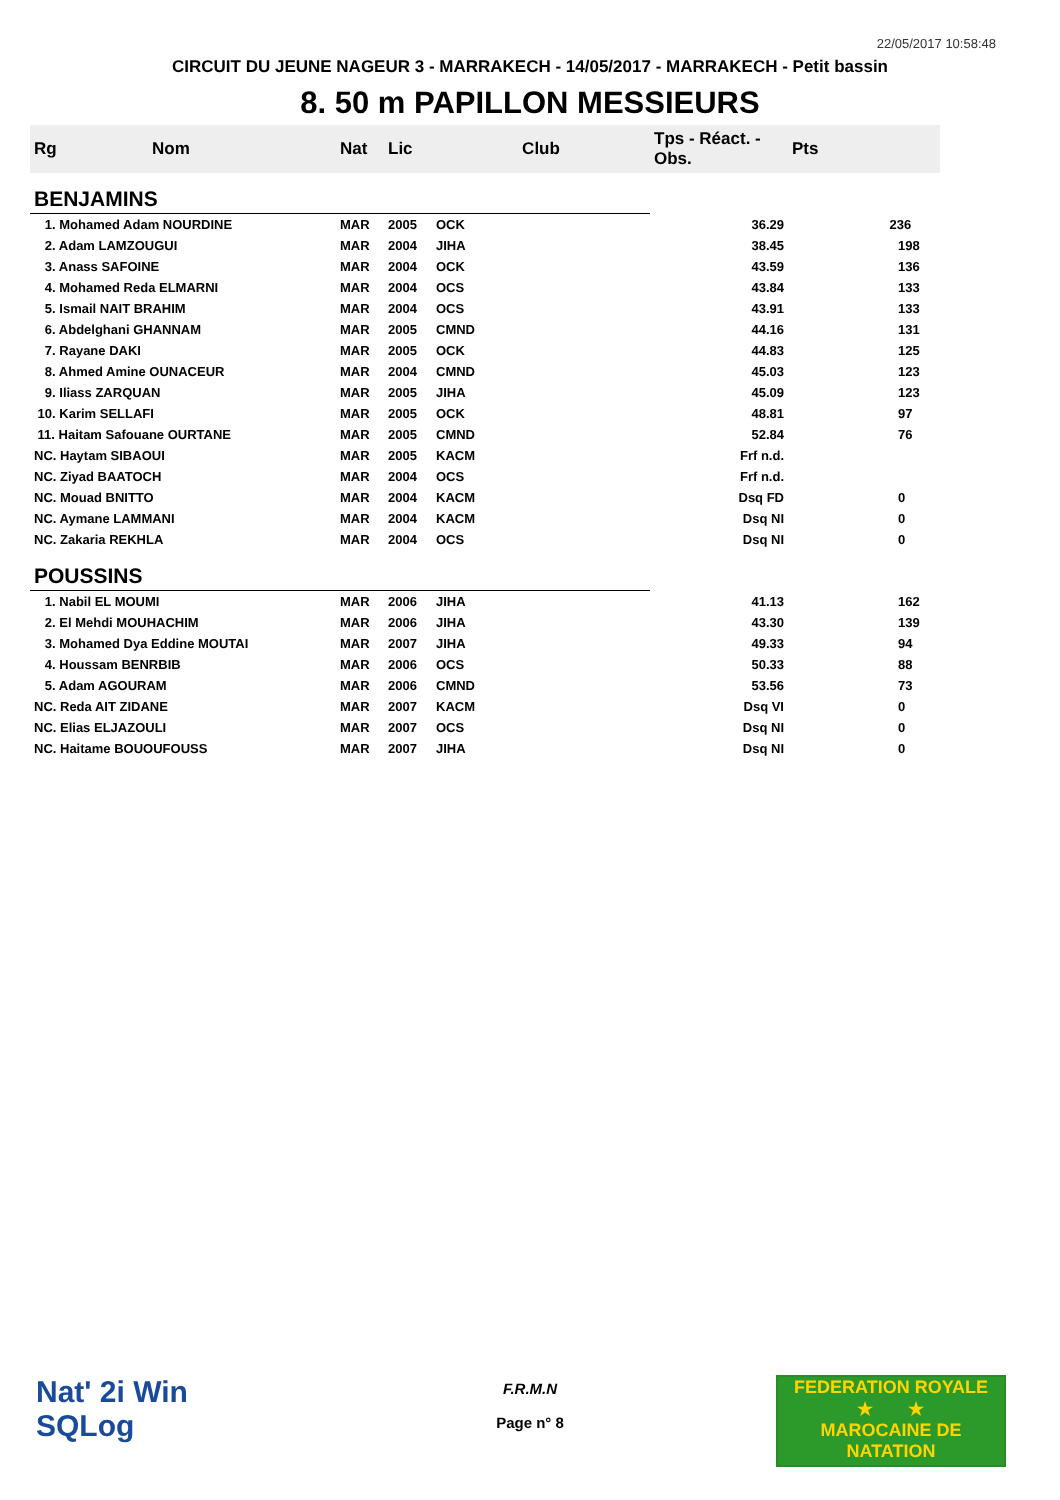22/05/2017 10:58:48
CIRCUIT DU JEUNE NAGEUR 3 - MARRAKECH - 14/05/2017 - MARRAKECH - Petit bassin
8. 50 m PAPILLON MESSIEURS
| Rg | Nom | Nat | Lic | Club | Tps - Réact. - Obs. | Pts |
| --- | --- | --- | --- | --- | --- | --- |
| BENJAMINS | | | | | | |
| 1. Mohamed Adam NOURDINE | | MAR | 2005 | OCK | 36.29 | 236 |
| 2. Adam LAMZOUGUI | | MAR | 2004 | JIHA | 38.45 | 198 |
| 3. Anass SAFOINE | | MAR | 2004 | OCK | 43.59 | 136 |
| 4. Mohamed Reda ELMARNI | | MAR | 2004 | OCS | 43.84 | 133 |
| 5. Ismail NAIT BRAHIM | | MAR | 2004 | OCS | 43.91 | 133 |
| 6. Abdelghani GHANNAM | | MAR | 2005 | CMND | 44.16 | 131 |
| 7. Rayane DAKI | | MAR | 2005 | OCK | 44.83 | 125 |
| 8. Ahmed Amine OUNACEUR | | MAR | 2004 | CMND | 45.03 | 123 |
| 9. Iliass ZARQUAN | | MAR | 2005 | JIHA | 45.09 | 123 |
| 10. Karim SELLAFI | | MAR | 2005 | OCK | 48.81 | 97 |
| 11. Haitam Safouane OURTANE | | MAR | 2005 | CMND | 52.84 | 76 |
| NC. Haytam SIBAOUI | | MAR | 2005 | KACM | Frf n.d. | |
| NC. Ziyad BAATOCH | | MAR | 2004 | OCS | Frf n.d. | |
| NC. Mouad BNITTO | | MAR | 2004 | KACM | Dsq FD | 0 |
| NC. Aymane LAMMANI | | MAR | 2004 | KACM | Dsq NI | 0 |
| NC. Zakaria REKHLA | | MAR | 2004 | OCS | Dsq NI | 0 |
| POUSSINS | | | | | | |
| 1. Nabil EL MOUMI | | MAR | 2006 | JIHA | 41.13 | 162 |
| 2. El Mehdi MOUHACHIM | | MAR | 2006 | JIHA | 43.30 | 139 |
| 3. Mohamed Dya Eddine MOUTAI | | MAR | 2007 | JIHA | 49.33 | 94 |
| 4. Houssam BENRBIB | | MAR | 2006 | OCS | 50.33 | 88 |
| 5. Adam AGOURAM | | MAR | 2006 | CMND | 53.56 | 73 |
| NC. Reda AIT ZIDANE | | MAR | 2007 | KACM | Dsq VI | 0 |
| NC. Elias ELJAZOULI | | MAR | 2007 | OCS | Dsq NI | 0 |
| NC. Haitame BOUOUFOUSS | | MAR | 2007 | JIHA | Dsq NI | 0 |
Nat' 2i Win
SQLog
F.R.M.N
Page n° 8
FEDERATION ROYALE
★ ★
MAROCAINE DE NATATION